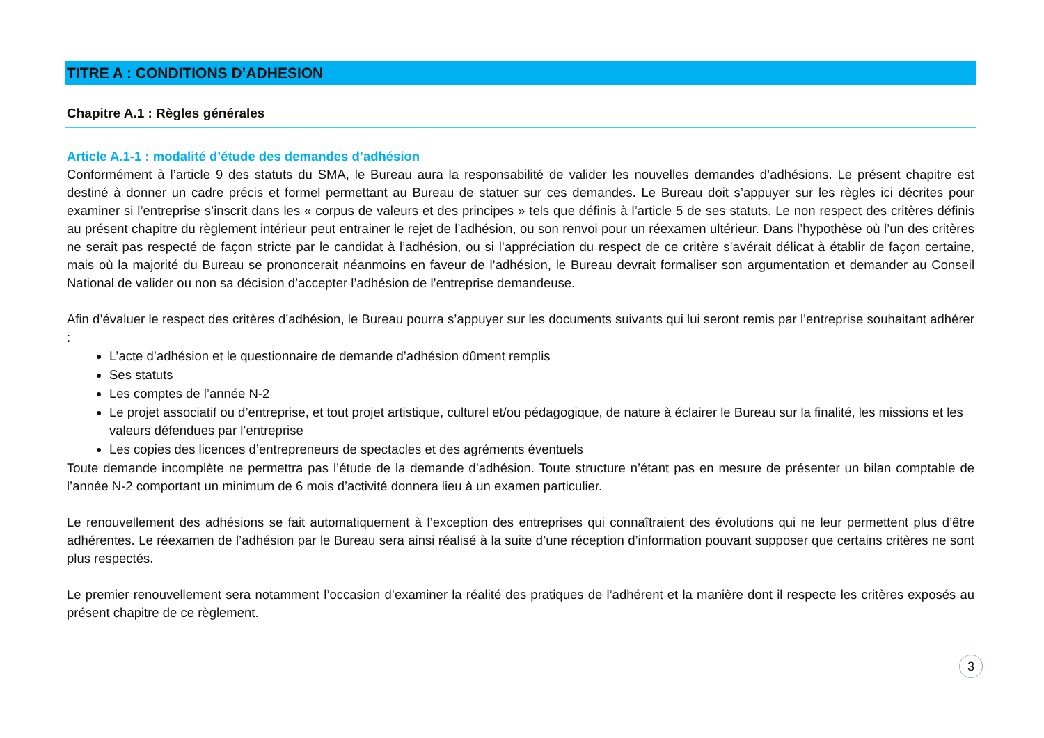TITRE A : CONDITIONS D’ADHESION
Chapitre A.1 : Règles générales
Article A.1-1 : modalité d’étude des demandes d’adhésion
Conformément à l’article 9 des statuts du SMA, le Bureau aura la responsabilité de valider les nouvelles demandes d’adhésions. Le présent chapitre est destiné à donner un cadre précis et formel permettant au Bureau de statuer sur ces demandes. Le Bureau doit s’appuyer sur les règles ici décrites pour examiner si l’entreprise s’inscrit dans les « corpus de valeurs et des principes » tels que définis à l’article 5 de ses statuts. Le non respect des critères définis au présent chapitre du règlement intérieur peut entrainer le rejet de l’adhésion, ou son renvoi pour un réexamen ultérieur. Dans l’hypothèse où l’un des critères ne serait pas respecté de façon stricte par le candidat à l’adhésion, ou si l’appréciation du respect de ce critère s’avérait délicat à établir de façon certaine, mais où la majorité du Bureau se prononcerait néanmoins en faveur de l’adhésion, le Bureau devrait formaliser son argumentation et demander au Conseil National de valider ou non sa décision d’accepter l’adhésion de l’entreprise demandeuse.
Afin d’évaluer le respect des critères d’adhésion, le Bureau pourra s’appuyer sur les documents suivants qui lui seront remis par l’entreprise souhaitant adhérer :
L’acte d’adhésion et le questionnaire de demande d’adhésion dûment remplis
Ses statuts
Les comptes de l’année N-2
Le projet associatif ou d’entreprise, et tout projet artistique, culturel et/ou pédagogique, de nature à éclairer le Bureau sur la finalité, les missions et les valeurs défendues par l’entreprise
Les copies des licences d’entrepreneurs de spectacles et des agréments éventuels
Toute demande incomplète ne permettra pas l’étude de la demande d’adhésion. Toute structure n’étant pas en mesure de présenter un bilan comptable de l’année N-2 comportant un minimum de 6 mois d’activité donnera lieu à un examen particulier.
Le renouvellement des adhésions se fait automatiquement à l’exception des entreprises qui connaîtraient des évolutions qui ne leur permettent plus d’être adhérentes. Le réexamen de l’adhésion par le Bureau sera ainsi réalisé à la suite d’une réception d’information pouvant supposer que certains critères ne sont plus respectés.
Le premier renouvellement sera notamment l’occasion d’examiner la réalité des pratiques de l’adhérent et la manière dont il respecte les critères exposés au présent chapitre de ce règlement.
3